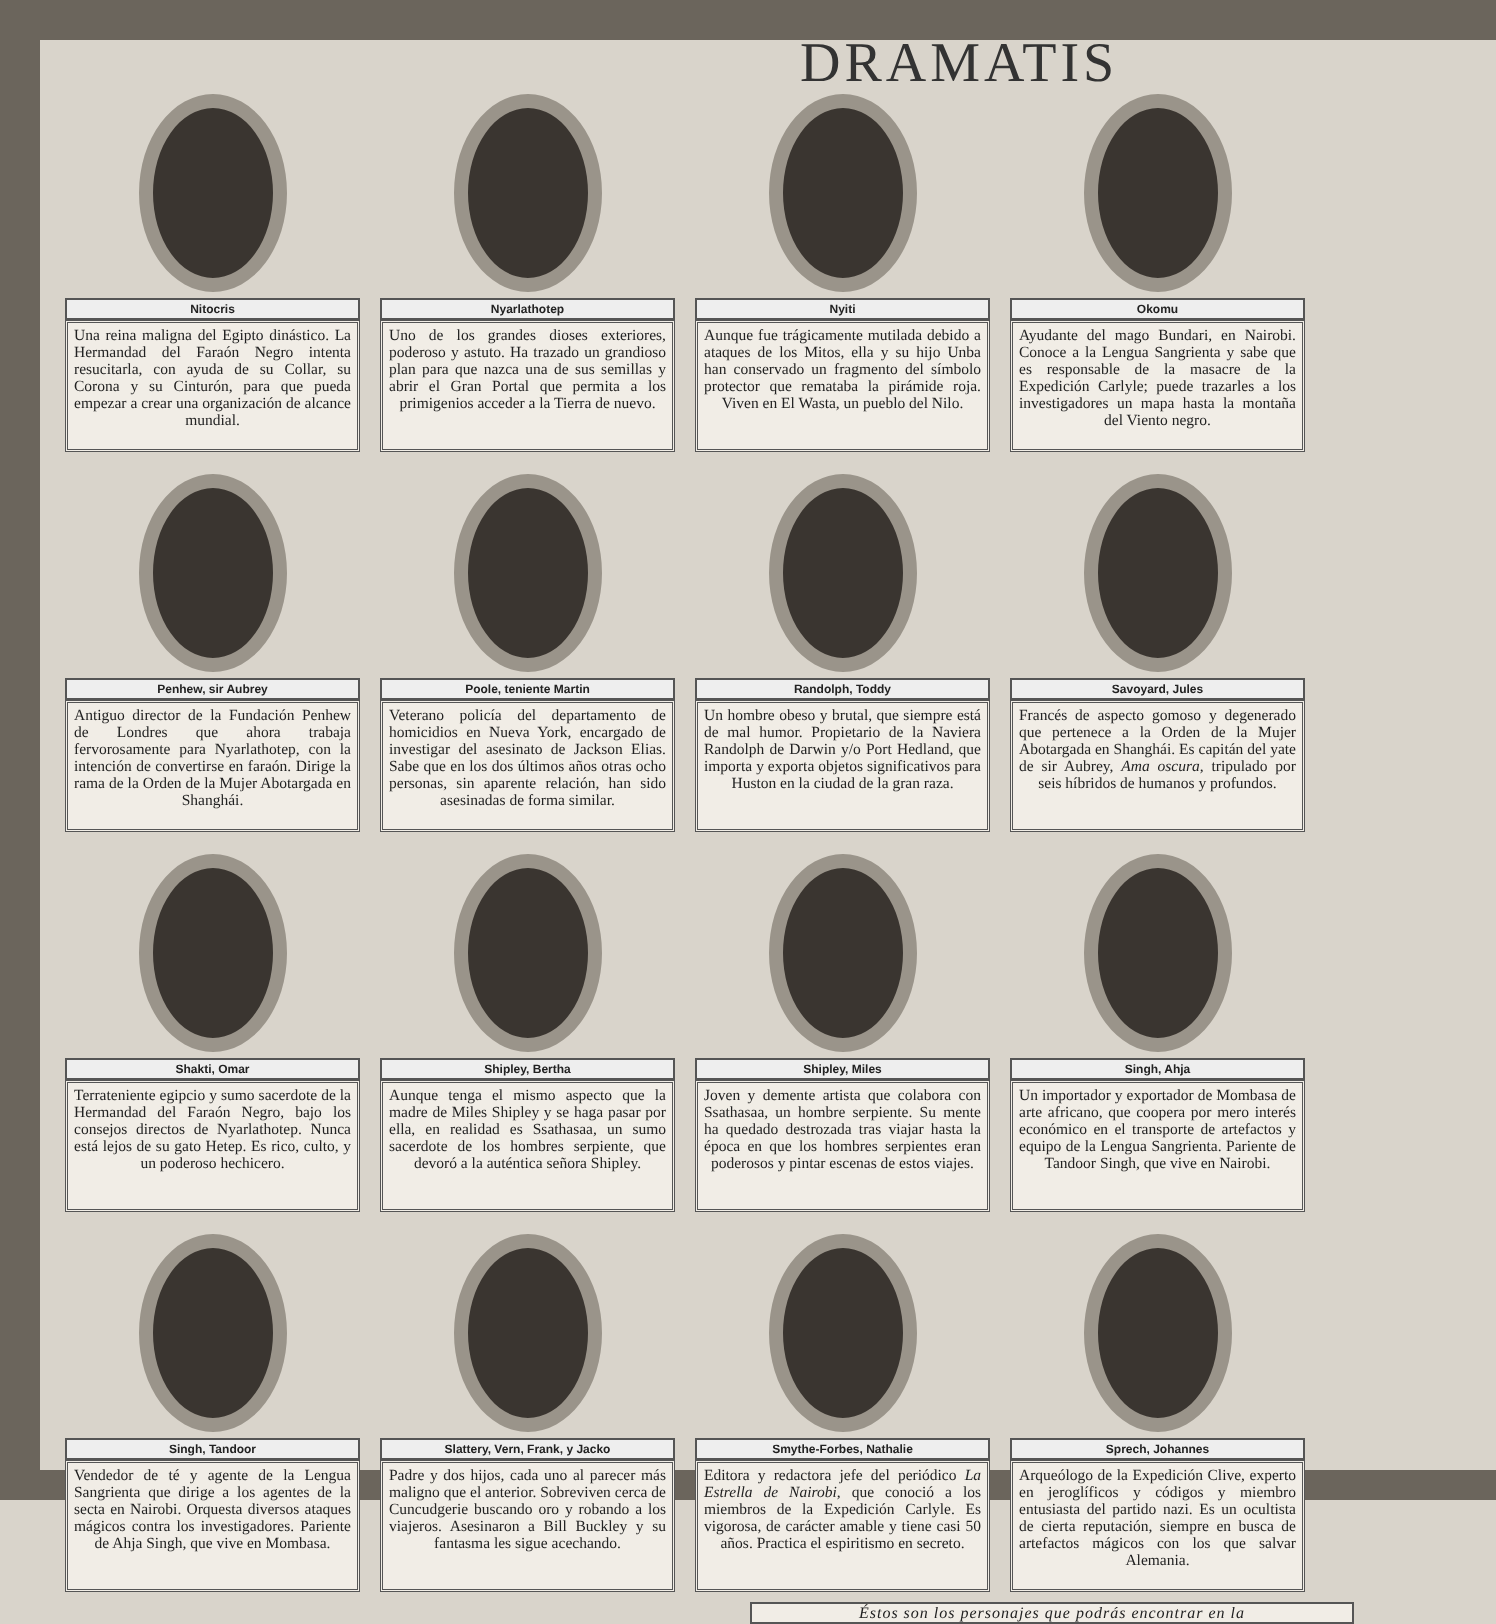DRAMATIS
Nitocris
Una reina maligna del Egipto dinástico. La Hermandad del Faraón Negro intenta resucitarla, con ayuda de su Collar, su Corona y su Cinturón, para que pueda empezar a crear una organización de alcance mundial.
Nyarlathotep
Uno de los grandes dioses exteriores, poderoso y astuto. Ha trazado un grandioso plan para que nazca una de sus semillas y abrir el Gran Portal que permita a los primigenios acceder a la Tierra de nuevo.
Nyiti
Aunque fue trágicamente mutilada debido a ataques de los Mitos, ella y su hijo Unba han conservado un fragmento del símbolo protector que remataba la pirámide roja. Viven en El Wasta, un pueblo del Nilo.
Okomu
Ayudante del mago Bundari, en Nairobi. Conoce a la Lengua Sangrienta y sabe que es responsable de la masacre de la Expedición Carlyle; puede trazarles a los investigadores un mapa hasta la montaña del Viento negro.
Penhew, sir Aubrey
Antiguo director de la Fundación Penhew de Londres que ahora trabaja fervorosamente para Nyarlathotep, con la intención de convertirse en faraón. Dirige la rama de la Orden de la Mujer Abotargada en Shanghái.
Poole, teniente Martin
Veterano policía del departamento de homicidios en Nueva York, encargado de investigar del asesinato de Jackson Elias. Sabe que en los dos últimos años otras ocho personas, sin aparente relación, han sido asesinadas de forma similar.
Randolph, Toddy
Un hombre obeso y brutal, que siempre está de mal humor. Propietario de la Naviera Randolph de Darwin y/o Port Hedland, que importa y exporta objetos significativos para Huston en la ciudad de la gran raza.
Savoyard, Jules
Francés de aspecto gomoso y degenerado que pertenece a la Orden de la Mujer Abotargada en Shanghái. Es capitán del yate de sir Aubrey, Ama oscura, tripulado por seis híbridos de humanos y profundos.
Shakti, Omar
Terrateniente egipcio y sumo sacerdote de la Hermandad del Faraón Negro, bajo los consejos directos de Nyarlathotep. Nunca está lejos de su gato Hetep. Es rico, culto, y un poderoso hechicero.
Shipley, Bertha
Aunque tenga el mismo aspecto que la madre de Miles Shipley y se haga pasar por ella, en realidad es Ssathasaa, un sumo sacerdote de los hombres serpiente, que devoró a la auténtica señora Shipley.
Shipley, Miles
Joven y demente artista que colabora con Ssathasaa, un hombre serpiente. Su mente ha quedado destrozada tras viajar hasta la época en que los hombres serpientes eran poderosos y pintar escenas de estos viajes.
Singh, Ahja
Un importador y exportador de Mombasa de arte africano, que coopera por mero interés económico en el transporte de artefactos y equipo de la Lengua Sangrienta. Pariente de Tandoor Singh, que vive en Nairobi.
Singh, Tandoor
Vendedor de té y agente de la Lengua Sangrienta que dirige a los agentes de la secta en Nairobi. Orquesta diversos ataques mágicos contra los investigadores. Pariente de Ahja Singh, que vive en Mombasa.
Slattery, Vern, Frank, y Jacko
Padre y dos hijos, cada uno al parecer más maligno que el anterior. Sobreviven cerca de Cuncudgerie buscando oro y robando a los viajeros. Asesinaron a Bill Buckley y su fantasma les sigue acechando.
Smythe-Forbes, Nathalie
Editora y redactora jefe del periódico La Estrella de Nairobi, que conoció a los miembros de la Expedición Carlyle. Es vigorosa, de carácter amable y tiene casi 50 años. Practica el espiritismo en secreto.
Sprech, Johannes
Arqueólogo de la Expedición Clive, experto en jeroglíficos y códigos y miembro entusiasta del partido nazi. Es un ocultista de cierta reputación, siempre en busca de artefactos mágicos con los que salvar Alemania.
Éstos son los personajes que podrás encontrar en la